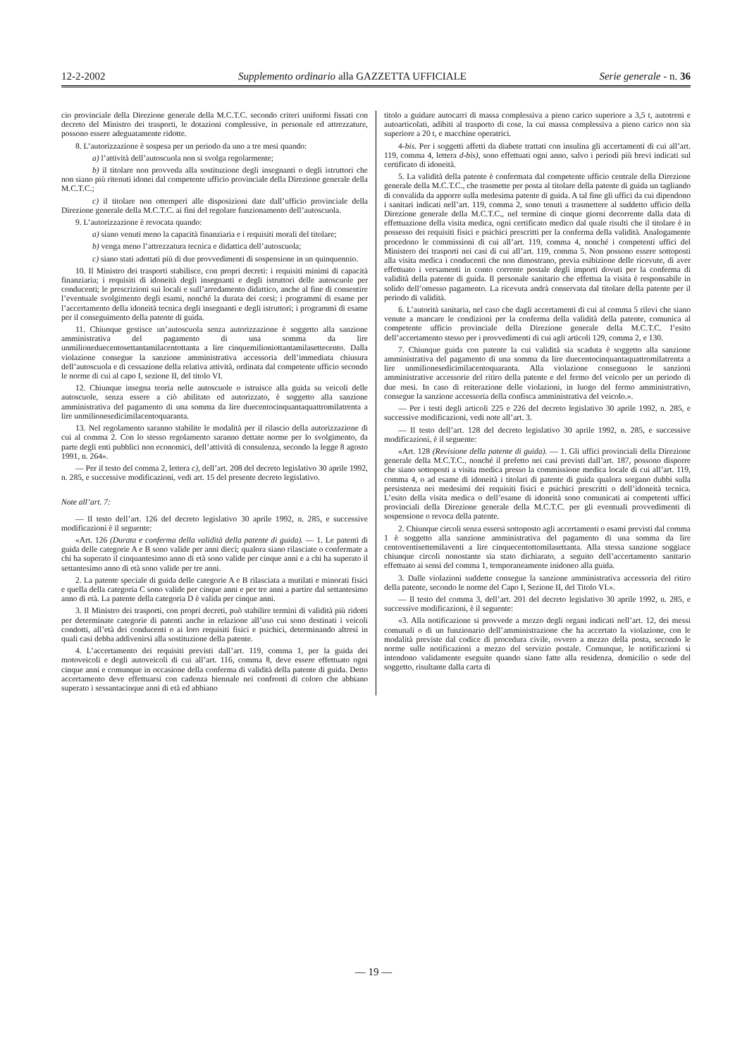12-2-2002 Supplemento ordinario alla GAZZETTA UFFICIALE Serie generale - n. 36
cio provinciale della Direzione generale della M.C.T.C. secondo criteri uniformi fissati con decreto del Ministro dei trasporti, le dotazioni complessive, in personale ed attrezzature, possono essere adeguatamente ridotte.
8. L’autorizzazione è sospesa per un periodo da uno a tre mesi quando:
a) l’attività dell’autoscuola non si svolga regolarmente;
b) il titolare non provveda alla sostituzione degli insegnanti o degli istruttori che non siano più ritenuti idonei dal competente ufficio provinciale della Direzione generale della M.C.T.C.;
c) il titolare non ottemperi alle disposizioni date dall’ufficio provinciale della Direzione generale della M.C.T.C. ai fini del regolare funzionamento dell’autoscuola.
9. L’autorizzazione è revocata quando:
a) siano venuti meno la capacità finanziaria e i requisiti morali del titolare;
b) venga meno l’attrezzatura tecnica e didattica dell’autoscuola;
c) siano stati adottati più di due provvedimenti di sospensione in un quinquennio.
10. Il Ministro dei trasporti stabilisce, con propri decreti: i requisiti minimi di capacità finanziaria; i requisiti di idoneità degli insegnanti e degli istruttori delle autoscuole per conducenti; le prescrizioni sui locali e sull’arredamento didattico, anche al fine di consentire l’eventuale svolgimento degli esami, nonché la durata dei corsi; i programmi di esame per l’accertamento della idoneità tecnica degli insegnanti e degli istruttori; i programmi di esame per il conseguimento della patente di guida.
11. Chiunque gestisce un’autoscuola senza autorizzazione è soggetto alla sanzione amministrativa del pagamento di una somma da lire unmilioneduecentosettantamilacentottanta a lire cinquemilioniottantamilasettecento. Dalla violazione consegue la sanzione amministrativa accessoria dell’immediata chiusura dell’autoscuola e di cessazione della relativa attività, ordinata dal competente ufficio secondo le norme di cui al capo I, sezione II, del titolo VI.
12. Chiunque insegna teoria nelle autoscuole o istruisce alla guida su veicoli delle autoscuole, senza essere a ciò abilitato ed autorizzato, è soggetto alla sanzione amministrativa del pagamento di una somma da lire duecentocinquantaquattromilatrenta a lire unmilionesedicimilacentoquaranta.
13. Nel regolamento saranno stabilite le modalità per il rilascio della autorizzazione di cui al comma 2. Con lo stesso regolamento saranno dettate norme per lo svolgimento, da parte degli enti pubblici non economici, dell’attività di consulenza, secondo la legge 8 agosto 1991, n. 264».
— Per il testo del comma 2, lettera c), dell’art. 208 del decreto legislativo 30 aprile 1992, n. 285, e successive modificazioni, vedi art. 15 del presente decreto legislativo.
Note all’art. 7:
— Il testo dell’art. 126 del decreto legislativo 30 aprile 1992, n. 285, e successive modificazioni è il seguente:
«Art. 126 (Durata e conferma della validità della patente di guida). — 1. Le patenti di guida delle categorie A e B sono valide per anni dieci; qualora siano rilasciate o confermate a chi ha superato il cinquantesimo anno di età sono valide per cinque anni e a chi ha superato il settantesimo anno di età sono valide per tre anni.
2. La patente speciale di guida delle categorie A e B rilasciata a mutilati e minorati fisici e quella della categoria C sono valide per cinque anni e per tre anni a partire dal settantesimo anno di età. La patente della categoria D è valida per cinque anni.
3. Il Ministro dei trasporti, con propri decreti, può stabilire termini di validità più ridotti per determinate categorie di patenti anche in relazione all’uso cui sono destinati i veicoli condotti, all’età dei conducenti o ai loro requisiti fisici e psichici, determinando altresì in quali casi debba addivenirsi alla sostituzione della patente.
4. L’accertamento dei requisiti previsti dall’art. 119, comma 1, per la guida dei motoveicoli e degli autoveicoli di cui all’art. 116, comma 8, deve essere effettuato ogni cinque anni e comunque in occasione della conferma di validità della patente di guida. Detto accertamento deve effettuarsi con cadenza biennale nei confronti di coloro che abbiano superato i sessantacinque anni di età ed abbiano
titolo a guidare autocarri di massa complessiva a pieno carico superiore a 3,5 t, autotreni e autoarticolati, adibiti al trasporto di cose, la cui massa complessiva a pieno carico non sia superiore a 20 t, e macchine operatrici.
4-bis. Per i soggetti affetti da diabete trattati con insulina gli accertamenti di cui all’art. 119, comma 4, lettera d-bis), sono effettuati ogni anno, salvo i periodi più brevi indicati sul certificato di idoneità.
5. La validità della patente è confermata dal competente ufficio centrale della Direzione generale della M.C.T.C., che trasmette per posta al titolare della patente di guida un tagliando di convalida da apporre sulla medesima patente di guida. A tal fine gli uffici da cui dipendono i sanitari indicati nell’art. 119, comma 2, sono tenuti a trasmettere al suddetto ufficio della Direzione generale della M.C.T.C., nel termine di cinque giorni decorrente dalla data di effettuazione della visita medica, ogni certificato medico dal quale risulti che il titolare è in possesso dei requisiti fisici e psichici prescritti per la conferma della validità. Analogamente procedono le commissioni di cui all’art. 119, comma 4, nonché i competenti uffici del Ministero dei trasporti nei casi di cui all’art. 119, comma 5. Non possono essere sottoposti alla visita medica i conducenti che non dimostrano, previa esibizione delle ricevute, di aver effettuato i versamenti in conto corrente postale degli importi dovuti per la conferma di validità della patente di guida. Il personale sanitario che effettua la visita è responsabile in solido dell’omesso pagamento. La ricevuta andrà conservata dal titolare della patente per il periodo di validità.
6. L’autorità sanitaria, nel caso che dagli accertamenti di cui al comma 5 rilevi che siano venute a mancare le condizioni per la conferma della validità della patente, comunica al competente ufficio provinciale della Direzione generale della M.C.T.C. l’esito dell’accertamento stesso per i provvedimenti di cui agli articoli 129, comma 2, e 130.
7. Chiunque guida con patente la cui validità sia scaduta è soggetto alla sanzione amministrativa del pagamento di una somma da lire duecentocinquantaquattromilatrenta a lire unmilionesedicimilacentoquaranta. Alla violazione conseguono le sanzioni amministrative accessorie del ritiro della patente e del fermo del veicolo per un periodo di due mesi. In caso di reiterazione delle violazioni, in luogo del fermo amministrativo, consegue la sanzione accessoria della confisca amministrativa del veicolo.».
— Per i testi degli articoli 225 e 226 del decreto legislativo 30 aprile 1992, n. 285, e successive modificazioni, vedi note all’art. 3.
— Il testo dell’art. 128 del decreto legislativo 30 aprile 1992, n. 285, e successive modificazioni, è il seguente:
«Art. 128 (Revisione della patente di guida). — 1. Gli uffici provinciali della Direzione generale della M.C.T.C., nonché il prefetto nei casi previsti dall’art. 187, possono disporre che siano sottoposti a visita medica presso la commissione medica locale di cui all’art. 119, comma 4, o ad esame di idoneità i titolari di patente di guida qualora sorgano dubbi sulla persistenza nei medesimi dei requisiti fisici e psichici prescritti o dell’idoneità tecnica. L’esito della visita medica o dell’esame di idoneità sono comunicati ai competenti uffici provinciali della Direzione generale della M.C.T.C. per gli eventuali provvedimenti di sospensione o revoca della patente.
2. Chiunque circoli senza essersi sottoposto agli accertamenti o esami previsti dal comma 1 è soggetto alla sanzione amministrativa del pagamento di una somma da lire centoventisettemilaventi a lire cinquecentottomilasettanta. Alla stessa sanzione soggiace chiunque circoli nonostante sia stato dichiarato, a seguito dell’accertamento sanitario effettuato ai sensi del comma 1, temporaneamente inidoneo alla guida.
3. Dalle violazioni suddette consegue la sanzione amministrativa accessoria del ritiro della patente, secondo le norme del Capo I, Sezione II, del Titolo VI.».
— Il testo del comma 3, dell’art. 201 del decreto legislativo 30 aprile 1992, n. 285, e successive modificazioni, è il seguente:
«3. Alla notificazione si provvede a mezzo degli organi indicati nell’art. 12, dei messi comunali o di un funzionario dell’amministrazione che ha accertato la violazione, con le modalità previste dal codice di procedura civile, ovvero a mezzo della posta, secondo le norme sulle notificazioni a mezzo del servizio postale. Comunque, le notificazioni si intendono validamente eseguite quando siano fatte alla residenza, domicilio o sede del soggetto, risultante dalla carta di
— 19 —